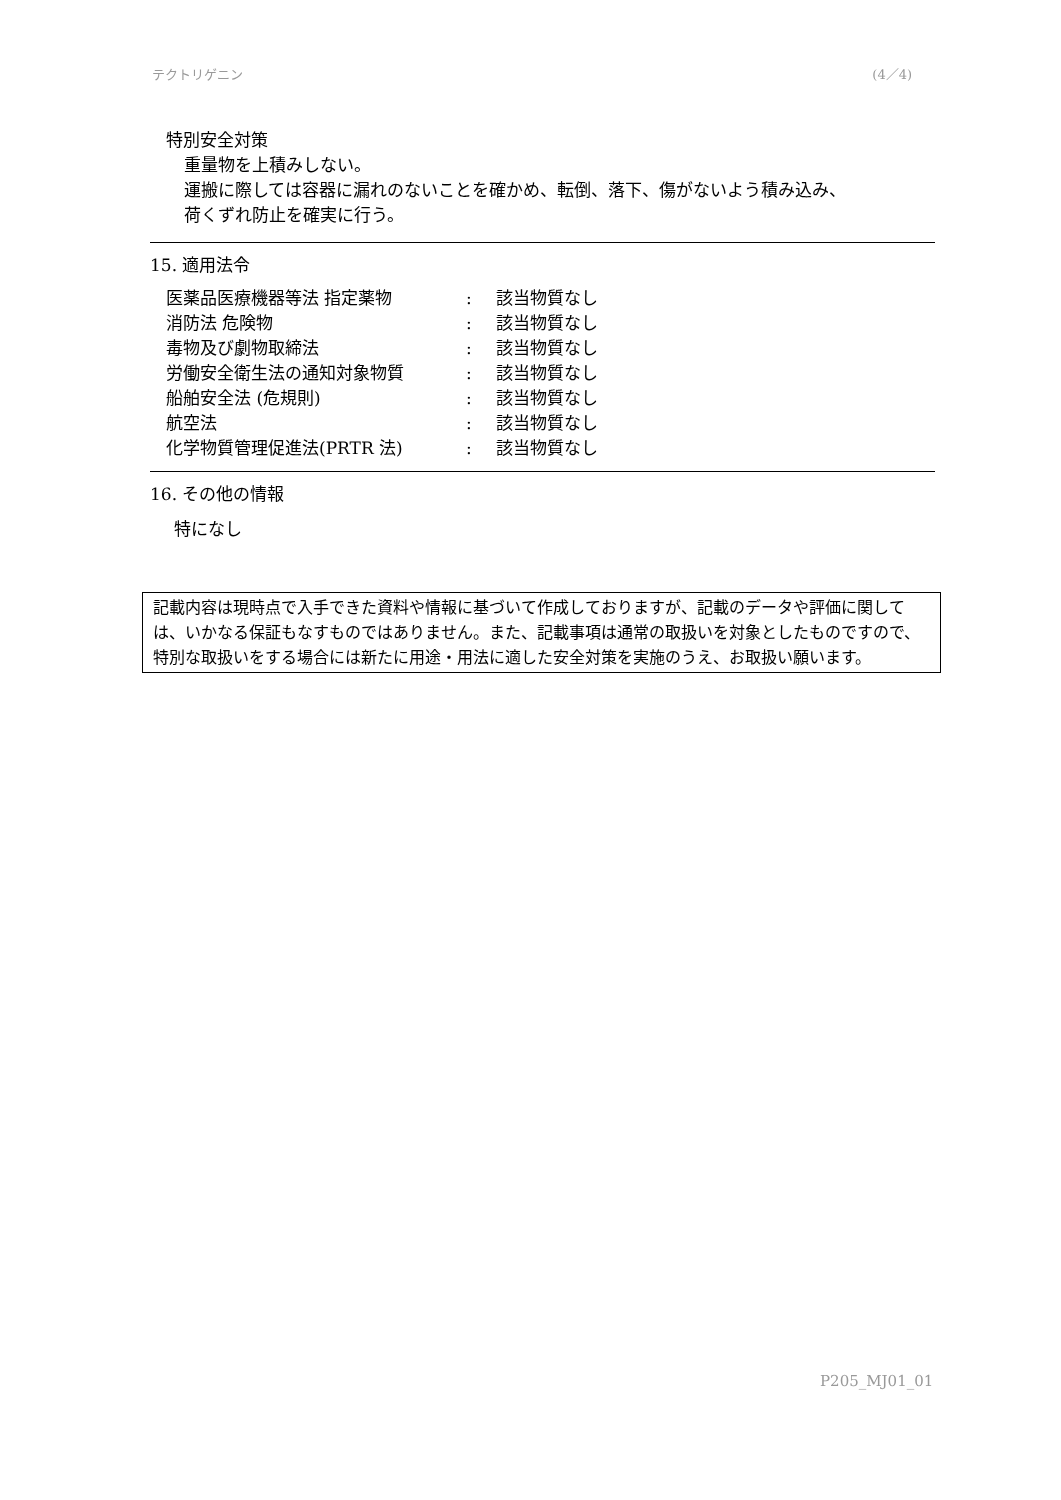テクトリゲニン (4／4)
特別安全対策
重量物を上積みしない。
運搬に際しては容器に漏れのないことを確かめ、転倒、落下、傷がないよう積み込み、
荷くずれ防止を確実に行う。
15. 適用法令
| 医薬品医療機器等法 指定薬物 | : | 該当物質なし |
| 消防法 危険物 | : | 該当物質なし |
| 毒物及び劇物取締法 | : | 該当物質なし |
| 労働安全衛生法の通知対象物質 | : | 該当物質なし |
| 船舶安全法 (危規則) | : | 該当物質なし |
| 航空法 | : | 該当物質なし |
| 化学物質管理促進法(PRTR 法) | : | 該当物質なし |
16. その他の情報
特になし
記載内容は現時点で入手できた資料や情報に基づいて作成しておりますが、記載のデータや評価に関しては、いかなる保証もなすものではありません。また、記載事項は通常の取扱いを対象としたものですので、特別な取扱いをする場合には新たに用途・用法に適した安全対策を実施のうえ、お取扱い願います。
P205_MJ01_01